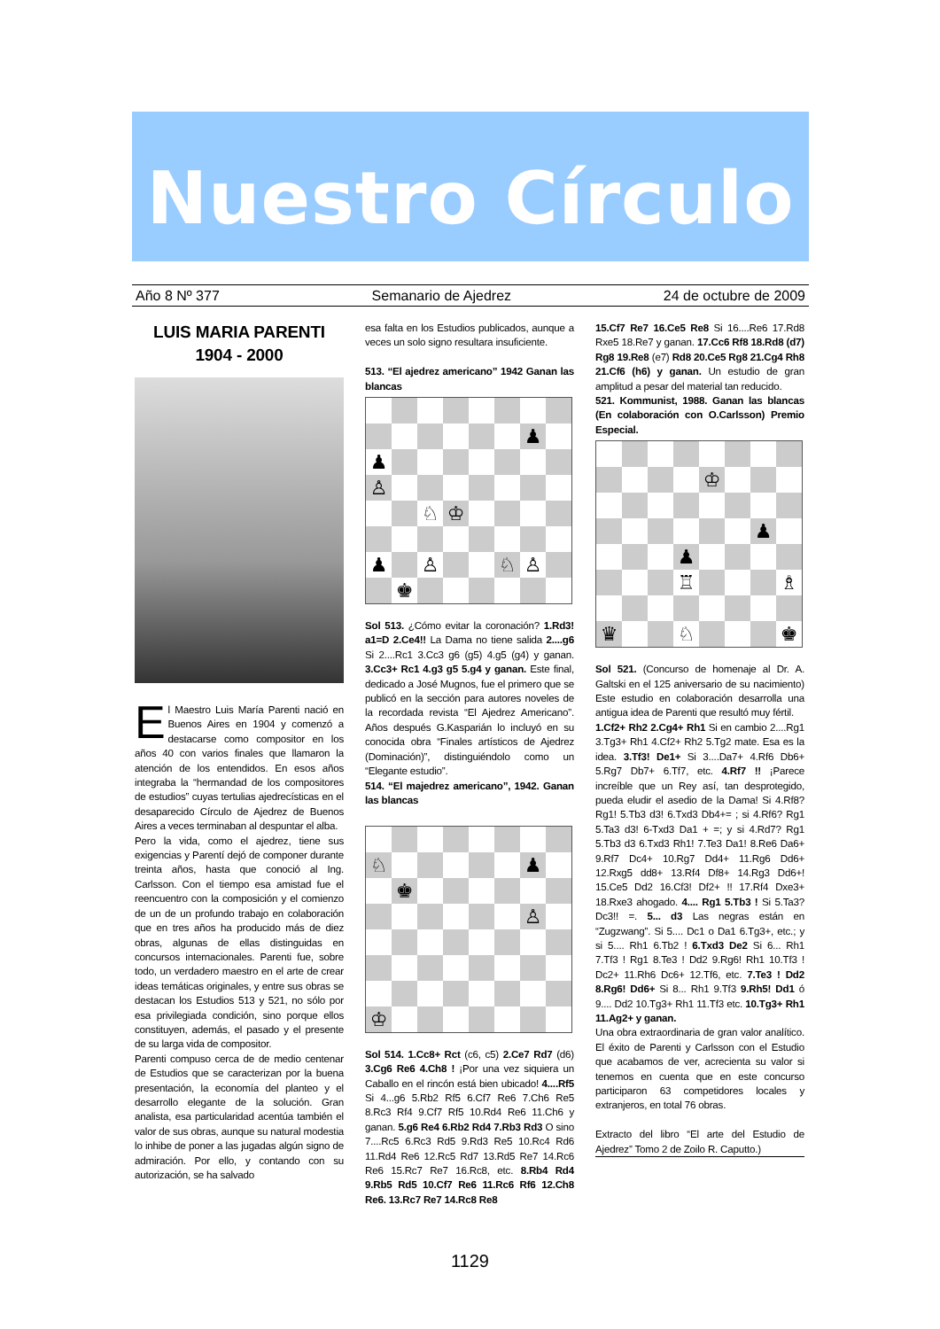Nuestro Círculo
Año 8 Nº 377 Semanario de Ajedrez 24 de octubre de 2009
LUIS MARIA PARENTI
1904 - 2000
El Maestro Luis María Parenti nació en Buenos Aires en 1904 y comenzó a destacarse como compositor en los años 40 con varios finales que llamaron la atención de los entendidos. En esos años integraba la “hermandad de los compositores de estudios” cuyas tertulias ajedrecísticas en el desaparecido Círculo de Ajedrez de Buenos Aires a veces terminaban al despuntar el alba.
Pero la vida, como el ajedrez, tiene sus exigencias y Parentí dejó de componer durante treinta años, hasta que conoció al Ing. Carlsson. Con el tiempo esa amistad fue el reencuentro con la composición y el comienzo de un de un profundo trabajo en colaboración que en tres años ha producido más de diez obras, algunas de ellas distinguidas en concursos internacionales. Parenti fue, sobre todo, un verdadero maestro en el arte de crear ideas temáticas originales, y entre sus obras se destacan los Estudios 513 y 521, no sólo por esa privilegiada condición, sino porque ellos constituyen, además, el pasado y el presente de su larga vida de compositor.
Parenti compuso cerca de de medio centenar de Estudios que se caracterizan por la buena presentación, la economía del planteo y el desarrollo elegante de la solución. Gran analista, esa particularidad acentúa también el valor de sus obras, aunque su natural modestia lo inhibe de poner a las jugadas algún signo de admiración. Por ello, y contando con su autorización, se ha salvado
esa falta en los Estudios publicados, aunque a veces un solo signo resultara insuficiente.
513. “El ajedrez americano” 1942 Ganan las blancas
| | | | | | | ♟ | |
| ♟ | | | | | | | |
| ♙ | | | | | | | |
| | | ♘ | ♔ | | | | |
| ♟ | | ♙ | | | ♘ | ♙ | |
| | ♚ | | | | | | |
Sol 513. ¿Cómo evitar la coronación? 1.Rd3! a1=D 2.Ce4!! La Dama no tiene salida 2....g6 Si 2....Rc1 3.Cc3 g6 (g5) 4.g5 (g4) y ganan. 3.Cc3+ Rc1 4.g3 g5 5.g4 y ganan. Este final, dedicado a José Mugnos, fue el primero que se publicó en la sección para autores noveles de la recordada revista “El Ajedrez Americano”. Años después G.Kasparián lo incluyó en su conocida obra “Finales artísticos de Ajedrez (Dominación)”, distinguiéndolo como un “Elegante estudio”.
514. “El majedrez americano”, 1942. Ganan las blancas
| ♘ | | | | | | ♟ | |
| | ♚ | | | | | | |
| | | | | | | ♙ | |
| ♔ | | | | | | | |
Sol 514. 1.Cc8+ Rct (c6, c5) 2.Ce7 Rd7 (d6) 3.Cg6 Re6 4.Ch8 ! ¡Por una vez siquiera un Caballo en el rincón está bien ubicado! 4....Rf5 Si 4...g6 5.Rb2 Rf5 6.Cf7 Re6 7.Ch6 Re5 8.Rc3 Rf4 9.Cf7 Rf5 10.Rd4 Re6 11.Ch6 y ganan. 5.g6 Re4 6.Rb2 Rd4 7.Rb3 Rd3 O sino 7....Rc5 6.Rc3 Rd5 9.Rd3 Re5 10.Rc4 Rd6 11.Rd4 Re6 12.Rc5 Rd7 13.Rd5 Re7 14.Rc6 Re6 15.Rc7 Re7 16.Rc8, etc. 8.Rb4 Rd4 9.Rb5 Rd5 10.Cf7 Re6 11.Rc6 Rf6 12.Ch8 Re6. 13.Rc7 Re7 14.Rc8 Re8
15.Cf7 Re7 16.Ce5 Re8 Si 16....Re6 17.Rd8 Rxe5 18.Re7 y ganan. 17.Cc6 Rf8 18.Rd8 (d7) Rg8 19.Re8 (e7) Rd8 20.Ce5 Rg8 21.Cg4 Rh8 21.Cf6 (h6) y ganan. Un estudio de gran amplitud a pesar del material tan reducido.
521. Kommunist, 1988. Ganan las blancas (En colaboración con O.Carlsson) Premio Especial.
| | | | | ♔ | | | |
| | | | | | | ♟ | |
| | | | ♟ | | | | |
| | | | ♖ | | | | ♗ |
| ♛ | | | ♘ | | | | ♚ |
Sol 521. (Concurso de homenaje al Dr. A. Galtski en el 125 aniversario de su nacimiento) Este estudio en colaboración desarrolla una antigua idea de Parenti que resultó muy fértil.
1.Cf2+ Rh2 2.Cg4+ Rh1 Si en cambio 2....Rg1 3.Tg3+ Rh1 4.Cf2+ Rh2 5.Tg2 mate. Esa es la idea. 3.Tf3! De1+ Si 3....Da7+ 4.Rf6 Db6+ 5.Rg7 Db7+ 6.Tf7, etc. 4.Rf7 !! ¡Parece increíble que un Rey así, tan desprotegido, pueda eludir el asedio de la Dama! Si 4.Rf8? Rg1! 5.Tb3 d3! 6.Txd3 Db4+= ; si 4.Rf6? Rg1 5.Ta3 d3! 6-Txd3 Da1 + =; y si 4.Rd7? Rg1 5.Tb3 d3 6.Txd3 Rh1! 7.Te3 Da1! 8.Re6 Da6+ 9.Rf7 Dc4+ 10.Rg7 Dd4+ 11.Rg6 Dd6+ 12.Rxg5 dd8+ 13.Rf4 Df8+ 14.Rg3 Dd6+! 15.Ce5 Dd2 16.Cf3! Df2+ !! 17.Rf4 Dxe3+ 18.Rxe3 ahogado. 4.... Rg1 5.Tb3 ! Si 5.Ta3? Dc3!! =. 5... d3 Las negras están en “Zugzwang”. Si 5.... Dc1 o Da1 6.Tg3+, etc.; y si 5.... Rh1 6.Tb2 ! 6.Txd3 De2 Si 6... Rh1 7.Tf3 ! Rg1 8.Te3 ! Dd2 9.Rg6! Rh1 10.Tf3 ! Dc2+ 11.Rh6 Dc6+ 12.Tf6, etc. 7.Te3 ! Dd2 8.Rg6! Dd6+ Si 8... Rh1 9.Tf3 9.Rh5! Dd1 ó 9.... Dd2 10.Tg3+ Rh1 11.Tf3 etc. 10.Tg3+ Rh1 11.Ag2+ y ganan.
Una obra extraordinaria de gran valor analítico. El éxito de Parenti y Carlsson con el Estudio que acabamos de ver, acrecienta su valor si tenemos en cuenta que en este concurso participaron 63 competidores locales y extranjeros, en total 76 obras.
Extracto del libro “El arte del Estudio de Ajedrez” Tomo 2 de Zoilo R. Caputto.)
1129